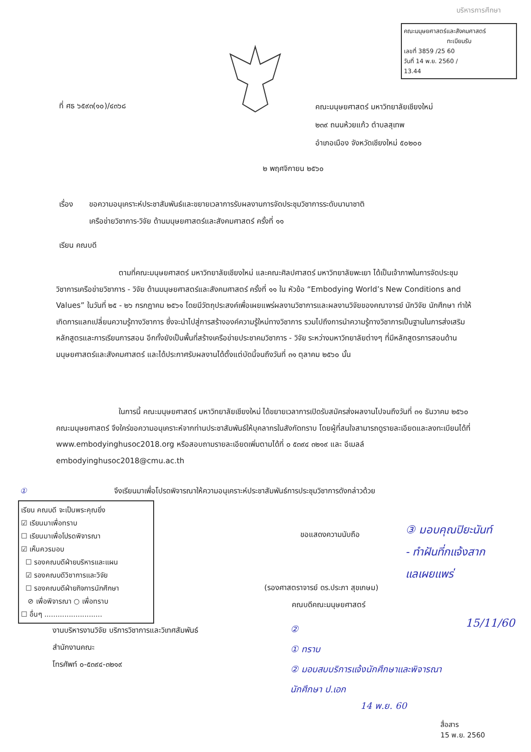บริหารการศึกษา
คณะมนุษยศาสตร์และสังคมศาสตร์
ทะเบียนรับ
เลขที่ 3859 /25 60
วันที่ 14 พ.ย. 2560 /
13.44
ที่ ศธ ๖๕๙๓(๑๐)/๔๓๖๘
คณะมนุษยศาสตร์ มหาวิทยาลัยเชียงใหม่
๒๓๙ ถนนห้วยแก้ว ตำบลสุเทพ
อำเภอเมือง จังหวัดเชียงใหม่ ๕๐๒๐๐
๒ พฤศจิกายน ๒๕๖๐
เรื่อง ขอความอนุเคราะห์ประชาสัมพันธ์และขยายเวลาการรับผลงานการจัดประชุมวิชาการระดับนานาชาติ
เครือข่ายวิชาการ-วิจัย ด้านมนุษยศาสตร์และสังคมศาสตร์ ครั้งที่ ๑๑
เรียน คณบดี
ตามที่คณะมนุษยศาสตร์ มหาวิทยาลัยเชียงใหม่ และคณะศิลปศาสตร์ มหาวิทยาลัยพะเยา ได้เป็นเจ้าภาพในการจัดประชุมวิชาการเครือข่ายวิชาการ - วิจัย ด้านมนุษยศาสตร์และสังคมศาสตร์ ครั้งที่ ๑๑ ใน หัวข้อ “Embodying World’s New Conditions and Values” ในวันที่ ๒๕ - ๒๖ กรกฎาคม ๒๕๖๑ โดยมีวัตถุประสงค์เพื่อเผยแพร่ผลงานวิชาการและผลงานวิจัยของคณาจารย์ นักวิจัย นักศึกษา ทำให้เกิดการแลกเปลี่ยนความรู้ทางวิชาการ ซึ่งจะนำไปสู่การสร้างองค์ความรู้ใหม่ทางวิชาการ รวมไปถึงการนำความรู้ทางวิชาการเป็นฐานในการส่งเสริมหลักสูตรและการเรียนการสอน อีกทั้งยังเป็นพื้นที่สร้างเครือข่ายประชาคมวิชาการ - วิจัย ระหว่างมหาวิทยาลัยต่างๆ ที่มีหลักสูตรการสอนด้านมนุษยศาสตร์และสังคมศาสตร์ และได้ประกาศรับผลงานได้ตั้งแต่บัดนี้จนถึงวันที่ ๓๑ ตุลาคม ๒๕๖๐ นั้น
ในการนี้ คณะมนุษยศาสตร์ มหาวิทยาลัยเชียงใหม่ ได้ขยายเวลาการเปิดรับสมัครส่งผลงานไปจนถึงวันที่ ๓๑ ธันวาคม ๒๕๖๐ คณะมนุษยศาสตร์ จึงใคร่ขอความอนุเคราะห์จากท่านประชาสัมพันธ์ให้บุคลากรในสังกัดทราบ โดยผู้ที่สนใจสามารถดูรายละเอียดและลงทะเบียนได้ที่ www.embodyinghusoc2018.org หรือสอบถามรายละเอียดเพิ่มตามได้ที่ ๐ ๕๓๙๔ ๓๒๑๙ และ อีเมลล์ embodyinghusoc2018@cmu.ac.th
① จึงเรียนมาเพื่อโปรดพิจารณาให้ความอนุเคราะห์ประชาสัมพันธ์การประชุมวิชาการดังกล่าวด้วย
เรียน คณบดี จะเป็นพระคุณยิ่ง
☑ เรียนมาเพื่อทราบ
☐ เรียนมาเพื่อโปรดพิจารณา
☑ เห็นควรมอบ
☐ รองคณบดีฝ่ายบริหารและแผน
☑ รองคณบดีวิชาการและวิจัย
☐ รองคณบดีฝ่ายกิจการนักศึกษา
⊘ เพื่อพิจารณา ○ เพื่อทราบ
☐ อื่นๆ ..........................
ขอแสดงความนับถือ
(รองศาสตราจารย์ ดร.ประภา สุขเกษม)
คณบดีคณะมนุษยศาสตร์
③ มอบคุณปิยะนันท์
- ทำฝันที่กแจ้งสาก
แลเผยแพร่
15/11/60
งานบริหารงานวิจัย บริการวิชาการและวิเทศสัมพันธ์
สำนักงานคณะ
โทรศัพท์ ๐-๕๓๙๔-๓๒๑๙
②
① ทราบ
② มอบสบบริการแจ้งนักศึกษาและพิจารณา
นักศึกษา ป.เอก
14 พ.ย. 60
สื่อสาร
15 พ.ย. 2560